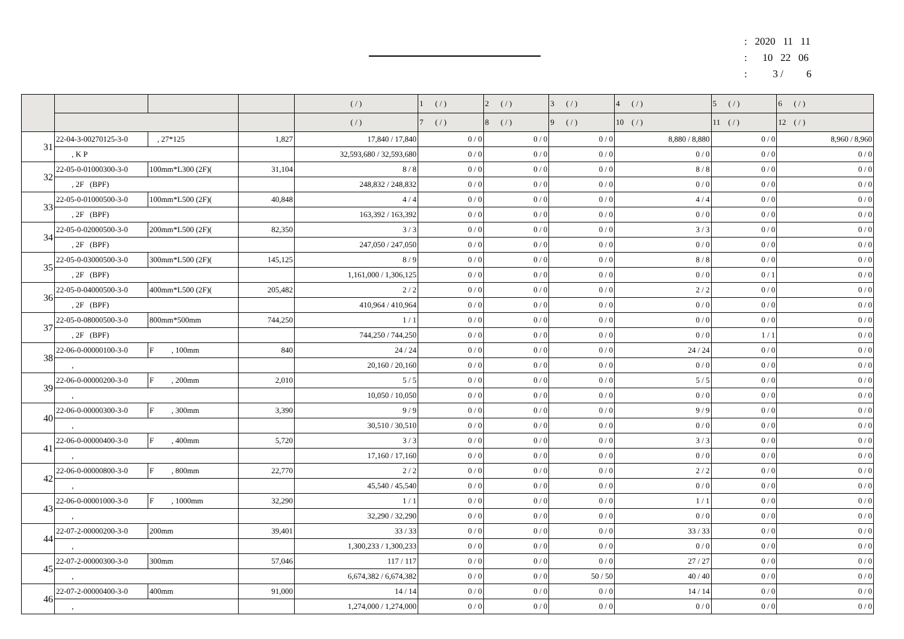: 2020 11 11
: 10 22 06
: 3 / 6
| | | | | ( / ) | 1 ( / ) | 2 ( / ) | 3 ( / ) | 4 ( / ) | 5 ( / ) | 6 ( / ) |
| --- | --- | --- | --- | --- | --- | --- | --- | --- | --- | --- |
| | | | | ( / ) | 7 ( / ) | 8 ( / ) | 9 ( / ) | 10 ( / ) | 11 ( / ) | 12 ( / ) |
| 31 | 22-04-3-00270125-3-0 | , 27*125 | 1,827 | 17,840 / 17,840 | 0 / 0 | 0 / 0 | 0 / 0 | 8,880 / 8,880 | 0 / 0 | 8,960 / 8,960 |
| | , K P | | | 32,593,680 / 32,593,680 | 0 / 0 | 0 / 0 | 0 / 0 | 0 / 0 | 0 / 0 | 0 / 0 |
| 32 | 22-05-0-01000300-3-0 | 100mm*L300 (2F)( | 31,104 | 8 / 8 | 0 / 0 | 0 / 0 | 0 / 0 | 8 / 8 | 0 / 0 | 0 / 0 |
| | , 2F (BPF) | | | 248,832 / 248,832 | 0 / 0 | 0 / 0 | 0 / 0 | 0 / 0 | 0 / 0 | 0 / 0 |
| 33 | 22-05-0-01000500-3-0 | 100mm*L500 (2F)( | 40,848 | 4 / 4 | 0 / 0 | 0 / 0 | 0 / 0 | 4 / 4 | 0 / 0 | 0 / 0 |
| | , 2F (BPF) | | | 163,392 / 163,392 | 0 / 0 | 0 / 0 | 0 / 0 | 0 / 0 | 0 / 0 | 0 / 0 |
| 34 | 22-05-0-02000500-3-0 | 200mm*L500 (2F)( | 82,350 | 3 / 3 | 0 / 0 | 0 / 0 | 0 / 0 | 3 / 3 | 0 / 0 | 0 / 0 |
| | , 2F (BPF) | | | 247,050 / 247,050 | 0 / 0 | 0 / 0 | 0 / 0 | 0 / 0 | 0 / 0 | 0 / 0 |
| 35 | 22-05-0-03000500-3-0 | 300mm*L500 (2F)( | 145,125 | 8 / 9 | 0 / 0 | 0 / 0 | 0 / 0 | 8 / 8 | 0 / 0 | 0 / 0 |
| | , 2F (BPF) | | | 1,161,000 / 1,306,125 | 0 / 0 | 0 / 0 | 0 / 0 | 0 / 0 | 0 / 1 | 0 / 0 |
| 36 | 22-05-0-04000500-3-0 | 400mm*L500 (2F)( | 205,482 | 2 / 2 | 0 / 0 | 0 / 0 | 0 / 0 | 2 / 2 | 0 / 0 | 0 / 0 |
| | , 2F (BPF) | | | 410,964 / 410,964 | 0 / 0 | 0 / 0 | 0 / 0 | 0 / 0 | 0 / 0 | 0 / 0 |
| 37 | 22-05-0-08000500-3-0 | 800mm*500mm | 744,250 | 1 / 1 | 0 / 0 | 0 / 0 | 0 / 0 | 0 / 0 | 0 / 0 | 0 / 0 |
| | , 2F (BPF) | | | 744,250 / 744,250 | 0 / 0 | 0 / 0 | 0 / 0 | 0 / 0 | 1 / 1 | 0 / 0 |
| 38 | 22-06-0-00000100-3-0 | F , 100mm | 840 | 24 / 24 | 0 / 0 | 0 / 0 | 0 / 0 | 24 / 24 | 0 / 0 | 0 / 0 |
| | , | | | 20,160 / 20,160 | 0 / 0 | 0 / 0 | 0 / 0 | 0 / 0 | 0 / 0 | 0 / 0 |
| 39 | 22-06-0-00000200-3-0 | F , 200mm | 2,010 | 5 / 5 | 0 / 0 | 0 / 0 | 0 / 0 | 5 / 5 | 0 / 0 | 0 / 0 |
| | , | | | 10,050 / 10,050 | 0 / 0 | 0 / 0 | 0 / 0 | 0 / 0 | 0 / 0 | 0 / 0 |
| 40 | 22-06-0-00000300-3-0 | F , 300mm | 3,390 | 9 / 9 | 0 / 0 | 0 / 0 | 0 / 0 | 9 / 9 | 0 / 0 | 0 / 0 |
| | , | | | 30,510 / 30,510 | 0 / 0 | 0 / 0 | 0 / 0 | 0 / 0 | 0 / 0 | 0 / 0 |
| 41 | 22-06-0-00000400-3-0 | F , 400mm | 5,720 | 3 / 3 | 0 / 0 | 0 / 0 | 0 / 0 | 3 / 3 | 0 / 0 | 0 / 0 |
| | , | | | 17,160 / 17,160 | 0 / 0 | 0 / 0 | 0 / 0 | 0 / 0 | 0 / 0 | 0 / 0 |
| 42 | 22-06-0-00000800-3-0 | F , 800mm | 22,770 | 2 / 2 | 0 / 0 | 0 / 0 | 0 / 0 | 2 / 2 | 0 / 0 | 0 / 0 |
| | , | | | 45,540 / 45,540 | 0 / 0 | 0 / 0 | 0 / 0 | 0 / 0 | 0 / 0 | 0 / 0 |
| 43 | 22-06-0-00001000-3-0 | F , 1000mm | 32,290 | 1 / 1 | 0 / 0 | 0 / 0 | 0 / 0 | 1 / 1 | 0 / 0 | 0 / 0 |
| | , | | | 32,290 / 32,290 | 0 / 0 | 0 / 0 | 0 / 0 | 0 / 0 | 0 / 0 | 0 / 0 |
| 44 | 22-07-2-00000200-3-0 | 200mm | 39,401 | 33 / 33 | 0 / 0 | 0 / 0 | 0 / 0 | 33 / 33 | 0 / 0 | 0 / 0 |
| | , | | | 1,300,233 / 1,300,233 | 0 / 0 | 0 / 0 | 0 / 0 | 0 / 0 | 0 / 0 | 0 / 0 |
| 45 | 22-07-2-00000300-3-0 | 300mm | 57,046 | 117 / 117 | 0 / 0 | 0 / 0 | 0 / 0 | 27 / 27 | 0 / 0 | 0 / 0 |
| | , | | | 6,674,382 / 6,674,382 | 0 / 0 | 0 / 0 | 50 / 50 | 40 / 40 | 0 / 0 | 0 / 0 |
| 46 | 22-07-2-00000400-3-0 | 400mm | 91,000 | 14 / 14 | 0 / 0 | 0 / 0 | 0 / 0 | 14 / 14 | 0 / 0 | 0 / 0 |
| | , | | | 1,274,000 / 1,274,000 | 0 / 0 | 0 / 0 | 0 / 0 | 0 / 0 | 0 / 0 | 0 / 0 |